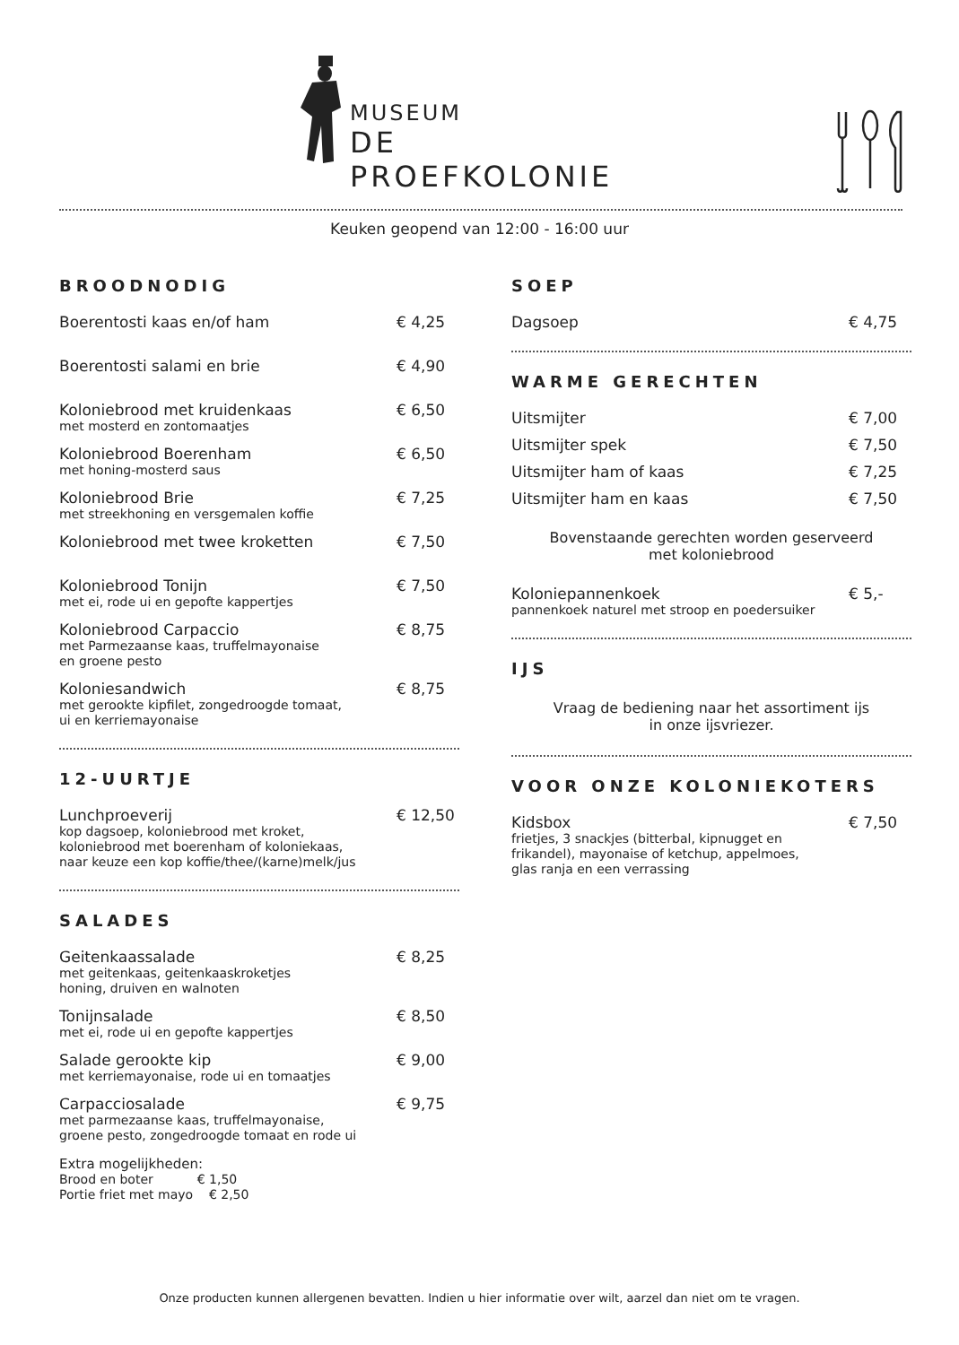MUSEUM
DE PROEFKOLONIE
Keuken geopend van 12:00 - 16:00 uur
BROODNODIG
Boerentosti kaas en/of ham € 4,25
Boerentosti salami en brie € 4,90
Koloniebrood met kruidenkaas € 6,50
met mosterd en zontomaatjes
Koloniebrood Boerenham € 6,50
met honing-mosterd saus
Koloniebrood Brie € 7,25
met streekhoning en versgemalen koffie
Koloniebrood met twee kroketten € 7,50
Koloniebrood Tonijn € 7,50
met ei, rode ui en gepofte kappertjes
Koloniebrood Carpaccio € 8,75
met Parmezaanse kaas, truffelmayonaise
en groene pesto
Koloniesandwich € 8,75
met gerookte kipfilet, zongedroogde tomaat,
ui en kerriemayonaise
12-UURTJE
Lunchproeverij € 12,50
kop dagsoep, koloniebrood met kroket,
koloniebrood met boerenham of koloniekaas,
naar keuze een kop koffie/thee/(karne)melk/jus
SALADES
Geitenkaassalade € 8,25
met geitenkaas, geitenkaaskroketjes
honing, druiven en walnoten
Tonijnsalade € 8,50
met ei, rode ui en gepofte kappertjes
Salade gerookte kip € 9,00
met kerriemayonaise, rode ui en tomaatjes
Carpacciosalade € 9,75
met parmezaanse kaas, truffelmayonaise,
groene pesto, zongedroogde tomaat en rode ui
Extra mogelijkheden:
Brood en boter € 1,50
Portie friet met mayo € 2,50
SOEP
Dagsoep € 4,75
WARME GERECHTEN
Uitsmijter € 7,00
Uitsmijter spek € 7,50
Uitsmijter ham of kaas € 7,25
Uitsmijter ham en kaas € 7,50
Bovenstaande gerechten worden geserveerd
met koloniebrood
Koloniepannenkoek € 5,-
pannenkoek naturel met stroop en poedersuiker
IJS
Vraag de bediening naar het assortiment ijs
in onze ijsvriezer.
VOOR ONZE KOLONIEKOTERS
Kidsbox € 7,50
frietjes, 3 snackjes (bitterbal, kipnugget en
frikandel), mayonaise of ketchup, appelmoes,
glas ranja en een verrassing
Onze producten kunnen allergenen bevatten. Indien u hier informatie over wilt, aarzel dan niet om te vragen.